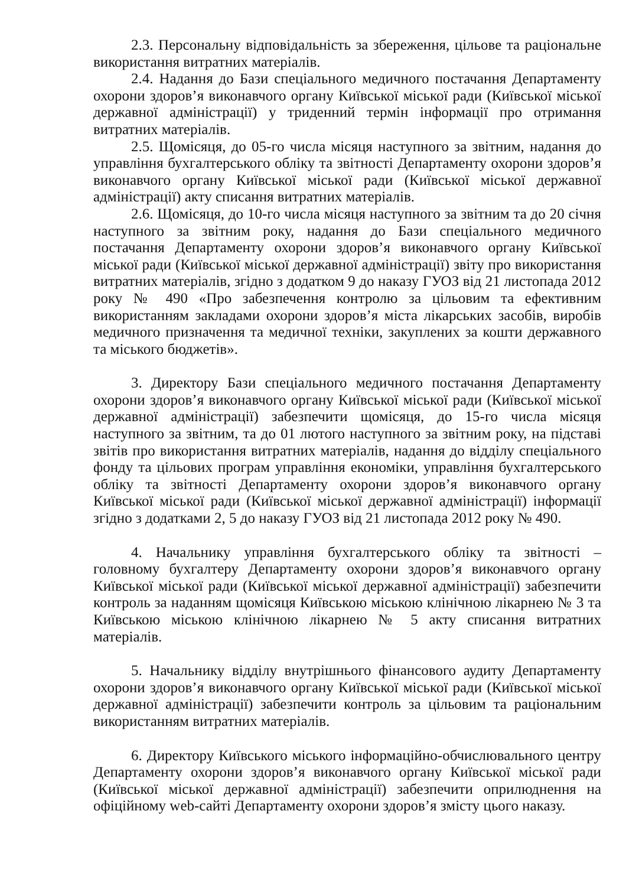2.3. Персональну відповідальність за збереження, цільове та раціональне використання витратних матеріалів.
2.4. Надання до Бази спеціального медичного постачання Департаменту охорони здоров’я виконавчого органу Київської міської ради (Київської міської державної адміністрації) у триденний термін інформації про отримання витратних матеріалів.
2.5. Щомісяця, до 05-го числа місяця наступного за звітним, надання до управління бухгалтерського обліку та звітності Департаменту охорони здоров’я виконавчого органу Київської міської ради (Київської міської державної адміністрації) акту списання витратних матеріалів.
2.6. Щомісяця, до 10-го числа місяця наступного за звітним та до 20 січня наступного за звітним року, надання до Бази спеціального медичного постачання Департаменту охорони здоров’я виконавчого органу Київської міської ради (Київської міської державної адміністрації) звіту про використання витратних матеріалів, згідно з додатком 9 до наказу ГУОЗ від 21 листопада 2012 року № 490 «Про забезпечення контролю за цільовим та ефективним використанням закладами охорони здоров’я міста лікарських засобів, виробів медичного призначення та медичної техніки, закуплених за кошти державного та міського бюджетів».
3. Директору Бази спеціального медичного постачання Департаменту охорони здоров’я виконавчого органу Київської міської ради (Київської міської державної адміністрації) забезпечити щомісяця, до 15-го числа місяця наступного за звітним, та до 01 лютого наступного за звітним року, на підставі звітів про використання витратних матеріалів, надання до відділу спеціального фонду та цільових програм управління економіки, управління бухгалтерського обліку та звітності Департаменту охорони здоров’я виконавчого органу Київської міської ради (Київської міської державної адміністрації) інформації згідно з додатками 2, 5 до наказу ГУОЗ від 21 листопада 2012 року № 490.
4. Начальнику управління бухгалтерського обліку та звітності – головному бухгалтеру Департаменту охорони здоров’я виконавчого органу Київської міської ради (Київської міської державної адміністрації) забезпечити контроль за наданням щомісяця Київською міською клінічною лікарнею № 3 та Київською міською клінічною лікарнею № 5 акту списання витратних матеріалів.
5. Начальнику відділу внутрішнього фінансового аудиту Департаменту охорони здоров’я виконавчого органу Київської міської ради (Київської міської державної адміністрації) забезпечити контроль за цільовим та раціональним використанням витратних матеріалів.
6. Директору Київського міського інформаційно-обчислювального центру Департаменту охорони здоров’я виконавчого органу Київської міської ради (Київської міської державної адміністрації) забезпечити оприлюднення на офіційному web-сайті Департаменту охорони здоров’я змісту цього наказу.